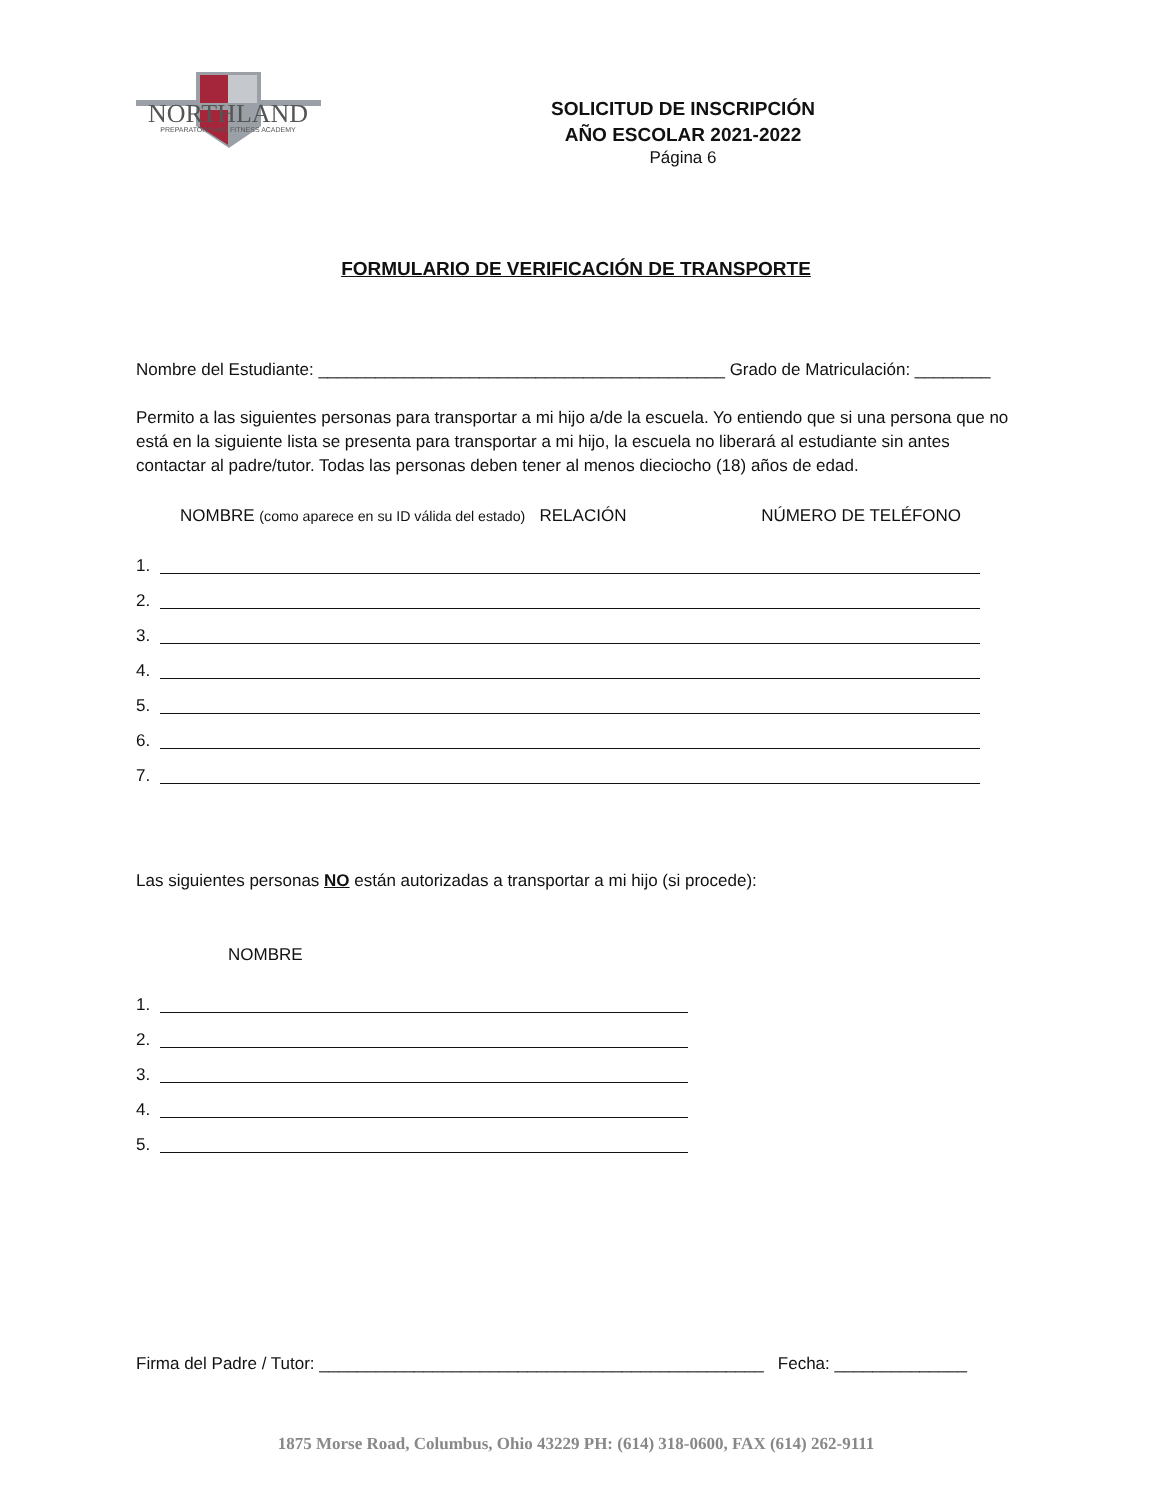NORTHLAND
PREPARATORY AND FITNESS ACADEMY
SOLICITUD DE INSCRIPCIÓN
AÑO ESCOLAR 2021-2022
Página 6
FORMULARIO DE VERIFICACIÓN DE TRANSPORTE
Nombre del Estudiante: ___________________________________________ Grado de Matriculación: ________
Permito a las siguientes personas para transportar a mi hijo a/de la escuela. Yo entiendo que si una persona que no está en la siguiente lista se presenta para transportar a mi hijo, la escuela no liberará al estudiante sin antes contactar al padre/tutor. Todas las personas deben tener al menos dieciocho (18) años de edad.
NOMBRE (como aparece en su ID válida del estado) RELACIÓN NÚMERO DE TELÉFONO
1.
2.
3.
4.
5.
6.
7.
Las siguientes personas NO están autorizadas a transportar a mi hijo (si procede):
NOMBRE
1.
2.
3.
4.
5.
Firma del Padre / Tutor: _______________________________________________ Fecha: ______________
1875 Morse Road, Columbus, Ohio 43229 PH: (614) 318-0600, FAX (614) 262-9111